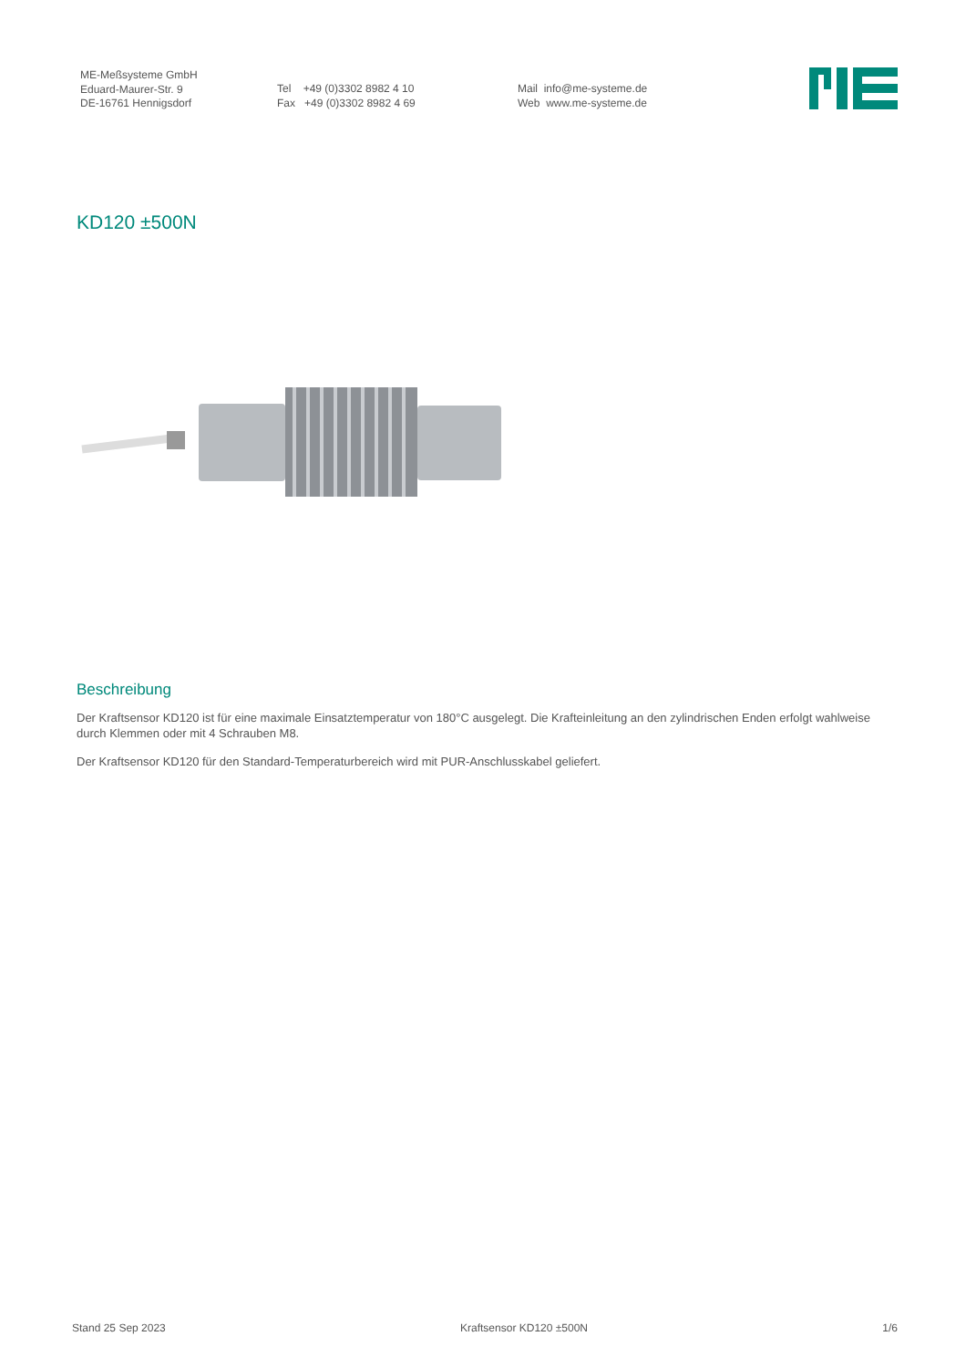ME-Meßsysteme GmbH
Eduard-Maurer-Str. 9
DE-16761 Hennigsdorf
Tel +49 (0)3302 8982 4 10
Fax +49 (0)3302 8982 4 69
Mail info@me-systeme.de
Web www.me-systeme.de
KD120 ±500N
Beschreibung
Der Kraftsensor KD120 ist für eine maximale Einsatztemperatur von 180°C ausgelegt. Die Krafteinleitung an den zylindrischen Enden erfolgt wahlweise durch Klemmen oder mit 4 Schrauben M8.
Der Kraftsensor KD120 für den Standard-Temperaturbereich wird mit PUR-Anschlusskabel geliefert.
Stand 25 Sep 2023 Kraftsensor KD120 ±500N 1/6